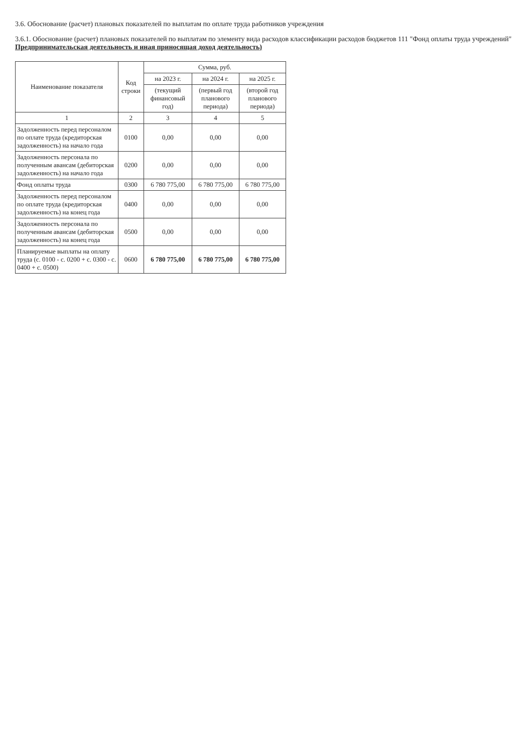3.6. Обоснование (расчет) плановых показателей по выплатам по оплате труда работников учреждения
3.6.1. Обоснование (расчет) плановых показателей по выплатам по элементу вида расходов классификации расходов бюджетов 111 "Фонд оплаты труда учреждений" Предпринимательская деятельность и иная приносящая доход деятельность)
| Наименование показателя | Код строки | Сумма, руб. | | |
| --- | --- | --- | --- | --- |
| | | на 2023 г. | на 2024 г. | на 2025 г. |
| | | (текущий финансовый год) | (первый год планового периода) | (второй год планового периода) |
| 1 | 2 | 3 | 4 | 5 |
| Задолженность перед персоналом по оплате труда (кредиторская задолженность) на начало года | 0100 | 0,00 | 0,00 | 0,00 |
| Задолженность персонала по полученным авансам (дебиторская задолженность) на начало года | 0200 | 0,00 | 0,00 | 0,00 |
| Фонд оплаты труда | 0300 | 6 780 775,00 | 6 780 775,00 | 6 780 775,00 |
| Задолженность перед персоналом по оплате труда (кредиторская задолженность) на конец года | 0400 | 0,00 | 0,00 | 0,00 |
| Задолженность персонала по полученным авансам (дебиторская задолженность) на конец года | 0500 | 0,00 | 0,00 | 0,00 |
| Планируемые выплаты на оплату труда (с. 0100 - с. 0200 + с. 0300 - с. 0400 + с. 0500) | 0600 | 6 780 775,00 | 6 780 775,00 | 6 780 775,00 |